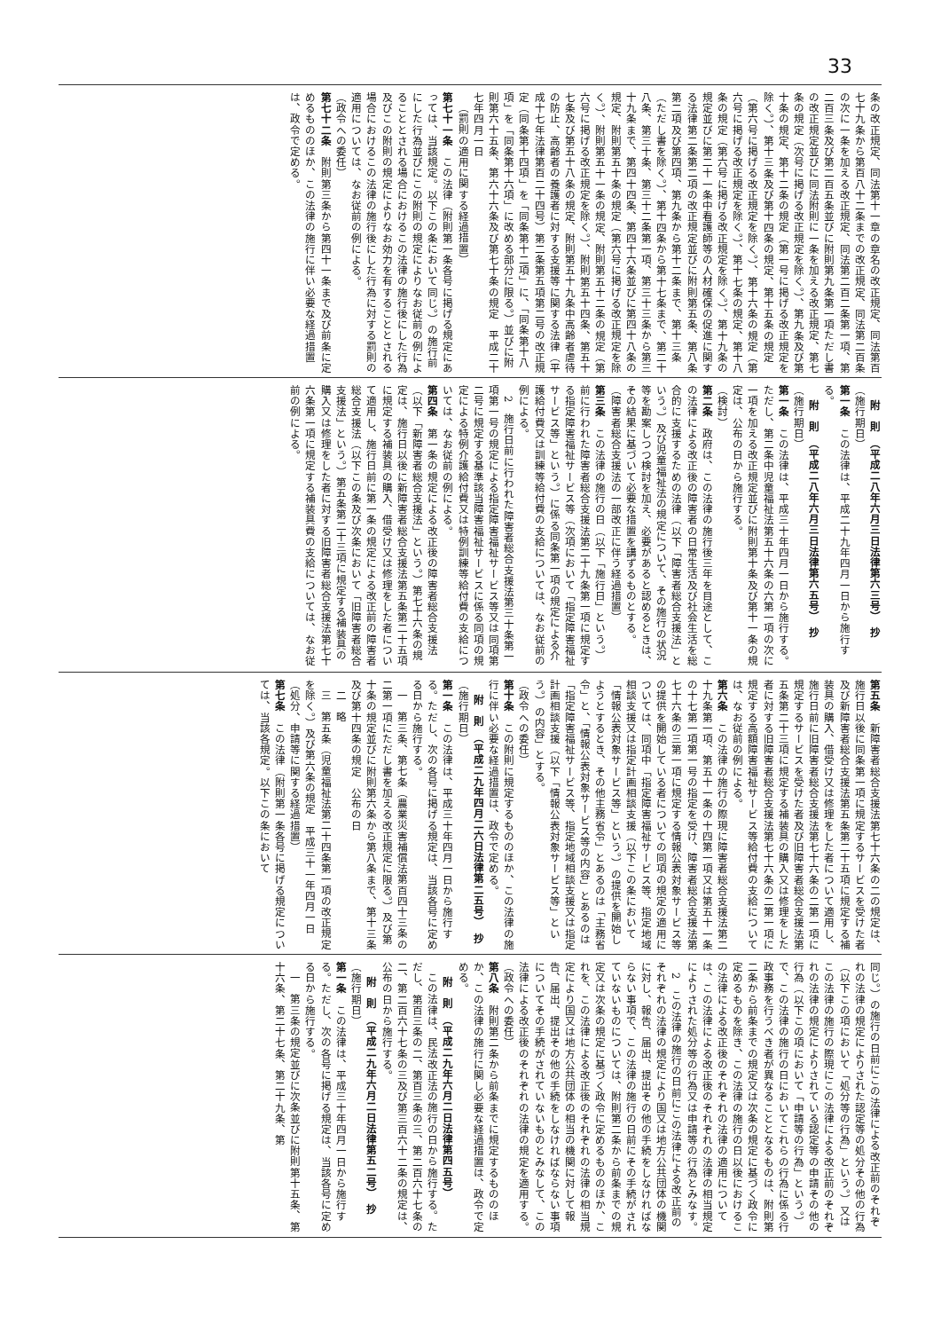33
条の改正規定、同法第十一章の章名の改正規定、同法第百七十九条から第百八十二条までの改正規定、同法第二百条の次に一条を加える改正規定、同法第二百二条第一項、第二百三条及び第二百五条並びに附則第九条第一項ただし書の改正規定並びに同法附則に一条を加える改正規定、第七条の規定（次号に掲げる改正規定を除く。）、第九条及び第十条の規定、第十二条の規定（第一号に掲げる改正規定を除く。）、第十三条及び第十四条の規定、第十五条の規定（第六号に掲げる改正規定を除く。）、第十六条の規定（第六号に掲げる改正規定を除く。）、第十七条の規定、第十八条の規定（第六号に掲げる改正規定を除く。）、第十九条の規定並びに第二十一条中看護師等の人材確保の促進に関する法律第二条第二項の改正規定並びに附則第五条、第八条第二項及び第四項、第九条から第十二条まで、第十三条（ただし書を除く。）、第十四条から第十七条まで、第二十八条、第三十条、第三十二条第一項、第三十三条から第三十九条まで、第四十四条、第四十六条並びに第四十八条の規定、附則第五十条の規定（第六号に掲げる改正規定を除く。）、附則第五十一条の規定、附則第五十二条の規定（第六号に掲げる改正規定を除く。）、附則第五十四条、第五十七条及び第五十八条の規定、附則第五十九条中高齢者虐待の防止、高齢者の養護者に対する支援等に関する法律（平成十七年法律第百二十四号）第二条第五項第二号の改正規定（同条第十四項」を「同条第十二項」に、「同条第十八項」を「同条第十六項」に改める部分に限る。）並びに附則第六十五条、第六十六条及び第七十条の規定　平成二十七年四月一日
（罰則の適用に関する経過措置）
第七十一条　この法律（附則第一条各号に掲げる規定にあっては、当該規定。以下この条において同じ。）の施行前にした行為並びにこの附則の規定によりなお従前の例によることとされる場合におけるこの法律の施行後にした行為及びこの附則の規定によりなお効力を有することとされる場合におけるこの法律の施行後にした行為に対する罰則の適用については、なお従前の例による。
（政令への委任）
第七十二条　附則第三条から第四十一条まで及び前条に定めるもののほか、この法律の施行に伴い必要な経過措置は、政令で定める。
附　則　（平成二八年六月三日法律第六三号）　抄
（施行期日）
第一条　この法律は、平成二十九年四月一日から施行する。
附　則　（平成二八年六月三日法律第六五号）　抄
（施行期日）
第一条　この法律は、平成三十年四月一日から施行する。ただし、第二条中児童福祉法第五十六条の六第一項の次に一項を加える改正規定並びに附則第十条及び第十一条の規定は、公布の日から施行する。
（検討）
第二条　政府は、この法律の施行後三年を目途として、この法律による改正後の障害者の日常生活及び社会生活を総合的に支援するための法律（以下「障害者総合支援法」という。）及び児童福祉法の規定について、その施行の状況等を勘案しつつ検討を加え、必要があると認めるときは、その結果に基づいて必要な措置を講ずるものとする。
（障害者総合支援法の一部改正に伴う経過措置）
第三条　この法律の施行の日（以下「施行日」という。）前に行われた障害者総合支援法第二十九条第一項に規定する指定障害福祉サービス等（次項において「指定障害福祉サービス等」という。）に係る同条第一項の規定による介護給付費又は訓練等給付費の支給については、なお従前の例による。
2　施行日前に行われた障害者総合支援法第三十条第一項第一号の規定による指定障害福祉サービス等又は同項第二号に規定する基準該当障害福祉サービスに係る同項の規定による特例介護給付費又は特例訓練等給付費の支給については、なお従前の例による。
第四条　第一条の規定による改正後の障害者総合支援法（以下「新障害者総合支援法」という。）第七十六条の規定は、施行日以後に新障害者総合支援法第五条第二十五項に規定する補装具の購入、借受け又は修理をした者について適用し、施行日前に第一条の規定による改正前の障害者総合支援法（以下この条及び次条において「旧障害者総合支援法」という。）第五条第二十三項に規定する補装具の購入又は修理をした者に対する旧障害者総合支援法第七十六条第一項に規定する補装具費の支給については、なお従前の例による。
第五条　新障害者総合支援法第七十六条の二の規定は、施行日以後に同条第一項に規定するサービスを受けた者及び新障害者総合支援法第五条第二十五項に規定する補装具の購入、借受け又は修理をした者について適用し、施行日前に旧障害者総合支援法第七十六条の二第一項に規定するサービスを受けた者及び旧障害者総合支援法第五条第二十三項に規定する補装具の購入又は修理をした者に対する旧障害者総合支援法第七十六条の二第一項に規定する高額障害福祉サービス等給付費の支給については、なお従前の例による。
第六条　この法律の施行の際現に障害者総合支援法第二十九条第一項、第五十一条の十四第一項又は第五十一条の十七第一項第一号の指定を受け、障害者総合支援法第七十六条の三第一項に規定する情報公表対象サービス等の提供を開始している者についての同項の規定の適用については、同項中「指定障害福祉サービス等、指定地域相談支援又は指定計画相談支援（以下この条において「情報公表対象サービス等」という。）の提供を開始しようとするとき、その他主務省令」とあるのは「主務省令」と、「情報公表対象サービス等の内容」とあるのは「指定障害福祉サービス等、指定地域相談支援又は指定計画相談支援（以下「情報公表対象サービス等」という。）の内容」とする。
（政令への委任）
第十条　この附則に規定するもののほか、この法律の施行に伴い必要な経過措置は、政令で定める。
附　則　（平成二九年四月二六日法律第二五号）　抄
（施行期日）
第一条　この法律は、平成三十年四月一日から施行する。ただし、次の各号に掲げる規定は、当該各号に定める日から施行する。
一　第三条、第七条（農業災害補償法第百四十三条の二第一項にただし書を加える改正規定に限る。）及び第十条の規定並びに附則第六条から第八条まで、第十三条及び第十四条の規定　公布の日
二　略
三　第五条（児童福祉法第二十四条第一項の改正規定を除く。）及び第六条の規定　平成三十一年四月一日
（処分、申請等に関する経過措置）
第七条　この法律（附則第一条各号に掲げる規定については、当該各規定。以下この条において
同じ。）の施行の日前にこの法律による改正前のそれぞれの法律の規定によりされた認定等の処分その他の行為（以下この項において「処分等の行為」という。）又はこの法律の施行の際現にこの法律による改正前のそれぞれの法律の規定によりされている認定等の申請その他の行為（以下この項において「申請等の行為」という。）で、この法律の施行の日においてこれらの行為に係る行政事務を行うべき者が異なることとなるものは、附則第二条から前条までの規定又は次条の規定に基づく政令に定めるものを除き、この法律の施行の日以後におけるこの法律による改正後のそれぞれの法律の適用については、この法律による改正後のそれぞれの法律の相当規定によりされた処分等の行為又は申請等の行為とみなす。
2　この法律の施行の日前にこの法律による改正前のそれぞれの法律の規定により国又は地方公共団体の機関に対し、報告、届出、提出その他の手続をしなければならない事項で、この法律の施行の日前にその手続がされていないものについては、附則第二条から前条までの規定又は次条の規定に基づく政令に定めるもののほか、これを、この法律による改正後のそれぞれの法律の相当規定により国又は地方公共団体の相当の機関に対して報告、届出、提出その他の手続をしなければならない事項についてその手続がされていないものとみなして、この法律による改正後のそれぞれの法律の規定を適用する。
（政令への委任）
第八条　附則第二条から前条までに規定するもののほか、この法律の施行に関し必要な経過措置は、政令で定める。
附　則　（平成二九年六月二日法律第四五号）
この法律は、民法改正法の施行の日から施行する。ただし、第百三条の二、第百三条の三、第二百六十七条の二、第二百六十七条の三及び第三百六十二条の規定は、公布の日から施行する。
附　則　（平成二九年六月二日法律第五二号）　抄
（施行期日）
第一条　この法律は、平成三十年四月一日から施行する。ただし、次の各号に掲げる規定は、当該各号に定める日から施行する。
一　第三条の規定並びに次条並びに附則第十五条、第十六条、第二十七条、第二十九条、第